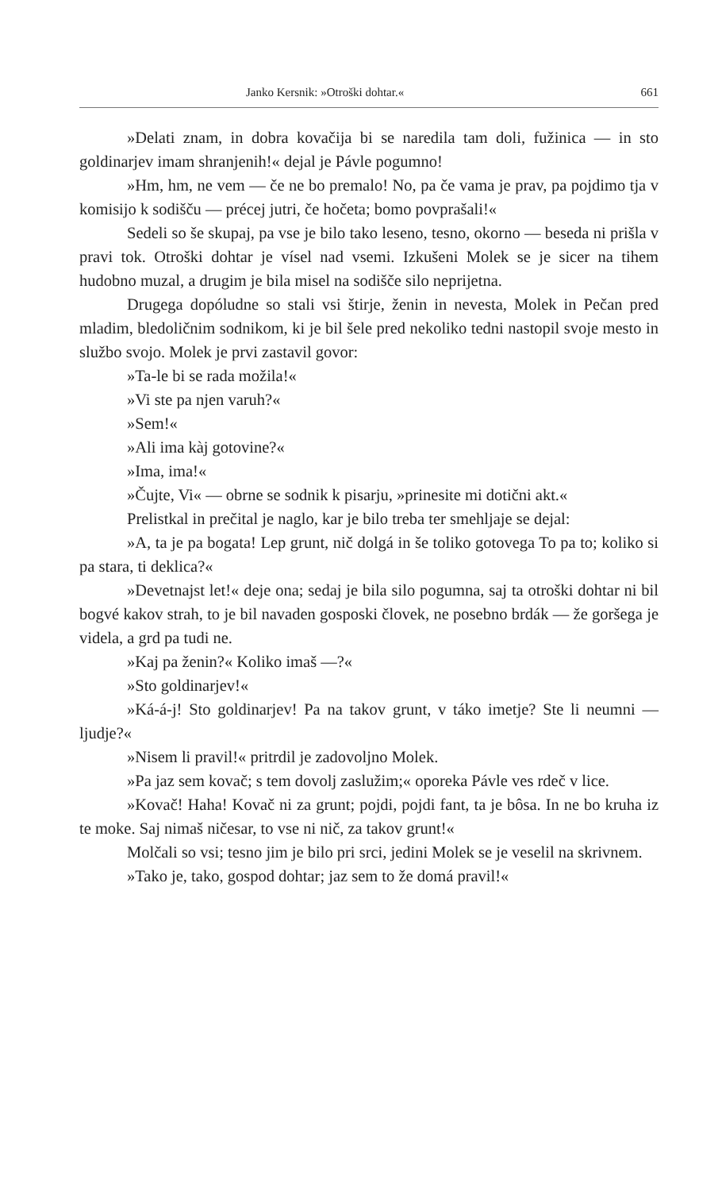Janko Kersnik: »Otroški dohtar.« 661
»Delati znam, in dobra kovačija bi se naredila tam doli, fužinica — in sto goldinarjev imam shranjenih!« dejal je Pávle pogumno!
»Hm, hm, ne vem — če ne bo premalo! No, pa če vama je prav, pa pojdimo tja v komisijo k sodišču — précej jutri, če hočeta; bomo povprašali!«
Sedeli so še skupaj, pa vse je bilo tako leseno, tesno, okorno — beseda ni prišla v pravi tok. Otroški dohtar je vísel nad vsemi. Izkušeni Molek se je sicer na tihem hudobno muzal, a drugim je bila misel na sodišče silo neprijetna.
Drugega dopóludne so stali vsi štirje, ženin in nevesta, Molek in Pečan pred mladim, bledoličnim sodnikom, ki je bil šele pred nekoliko tedni nastopil svoje mesto in službo svojo. Molek je prvi zastavil govor:
»Ta-le bi se rada možila!«
»Vi ste pa njen varuh?«
»Sem!«
»Ali ima kàj gotovine?«
»Ima, ima!«
»Čujte, Vi« — obrne se sodnik k pisarju, »prinesite mi dotični akt.«
Prelistkal in prečital je naglo, kar je bilo treba ter smehljaje se dejal:
»A, ta je pa bogata! Lep grunt, nič dolgá in še toliko gotovega To pa to; koliko si pa stara, ti deklica?«
»Devetnajst let!« deje ona; sedaj je bila silo pogumna, saj ta otroški dohtar ni bil bogvé kakov strah, to je bil navaden gosposki človek, ne posebno brdák — že goršega je videla, a grd pa tudi ne.
»Kaj pa ženin?« Koliko imaš —?«
»Sto goldinarjev!«
»Ká-á-j! Sto goldinarjev! Pa na takov grunt, v táko imetje? Ste li neumni — ljudje?«
»Nisem li pravil!« pritrdil je zadovoljno Molek.
»Pa jaz sem kovač; s tem dovolj zaslužim;« oporeka Pávle ves rdeč v lice.
»Kovač! Haha! Kovač ni za grunt; pojdi, pojdi fant, ta je bôsa. In ne bo kruha iz te moke. Saj nimaš ničesar, to vse ni nič, za takov grunt!«
Molčali so vsi; tesno jim je bilo pri srci, jedini Molek se je veselil na skrivnem.
»Tako je, tako, gospod dohtar; jaz sem to že domá pravil!«